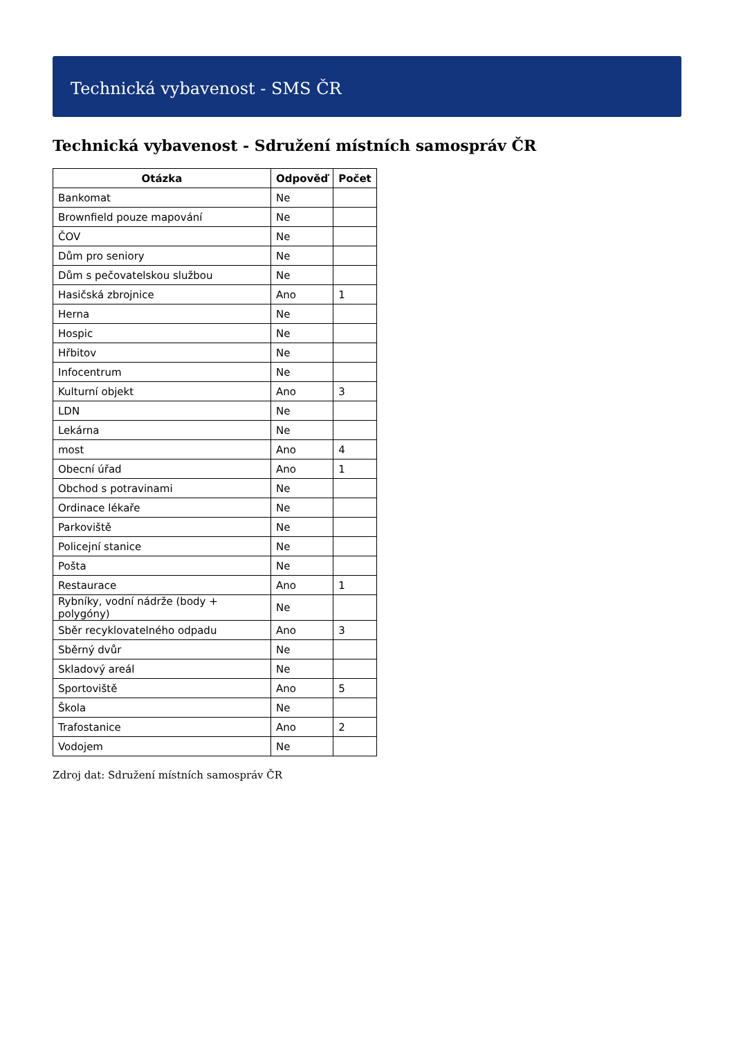Technická vybavenost - SMS ČR
Technická vybavenost - Sdružení místních samospráv ČR
| Otázka | Odpověď | Počet |
| --- | --- | --- |
| Bankomat | Ne | |
| Brownfield pouze mapování | Ne | |
| ČOV | Ne | |
| Dům pro seniory | Ne | |
| Dům s pečovatelskou službou | Ne | |
| Hasičská zbrojnice | Ano | 1 |
| Herna | Ne | |
| Hospic | Ne | |
| Hřbitov | Ne | |
| Infocentrum | Ne | |
| Kulturní objekt | Ano | 3 |
| LDN | Ne | |
| Lekárna | Ne | |
| most | Ano | 4 |
| Obecní úřad | Ano | 1 |
| Obchod s potravinami | Ne | |
| Ordinace lékaře | Ne | |
| Parkoviště | Ne | |
| Policejní stanice | Ne | |
| Pošta | Ne | |
| Restaurace | Ano | 1 |
| Rybníky, vodní nádrže (body + polygóny) | Ne | |
| Sběr recyklovatelného odpadu | Ano | 3 |
| Sběrný dvůr | Ne | |
| Skladový areál | Ne | |
| Sportoviště | Ano | 5 |
| Škola | Ne | |
| Trafostanice | Ano | 2 |
| Vodojem | Ne | |
Zdroj dat: Sdružení místních samospráv ČR